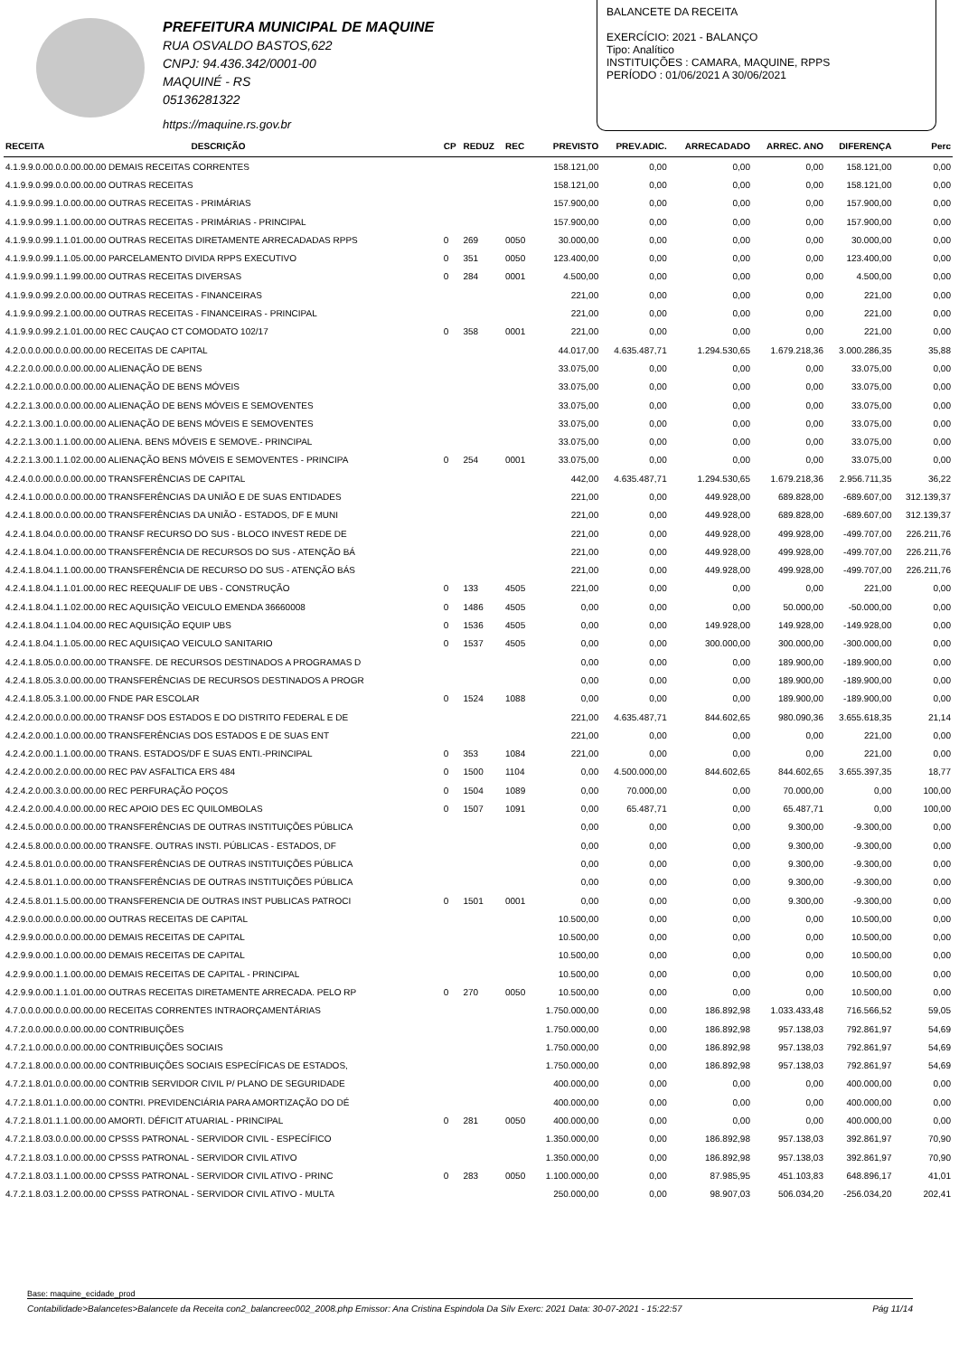PREFEITURA MUNICIPAL DE MAQUINE
RUA OSVALDO BASTOS,622
CNPJ: 94.436.342/0001-00
MAQUINÉ - RS
05136281322
https://maquine.rs.gov.br
BALANCETE DA RECEITA
EXERCÍCIO: 2021 - BALANÇO
Tipo: Analítico
INSTITUIÇÕES : CAMARA, MAQUINE, RPPS
PERÍODO : 01/06/2021 A 30/06/2021
| RECEITA | DESCRIÇÃO | CP | REDUZ | REC | PREVISTO | PREV.ADIC. | ARRECADADO | ARREC. ANO | DIFERENÇA | Perc |
| --- | --- | --- | --- | --- | --- | --- | --- | --- | --- | --- |
| 4.1.9.9.0.00.0.0.00.00.00 DEMAIS RECEITAS CORRENTES | | | | | 158.121,00 | 0,00 | 0,00 | 0,00 | 158.121,00 | 0,00 |
| 4.1.9.9.0.99.0.0.00.00.00 OUTRAS RECEITAS | | | | | 158.121,00 | 0,00 | 0,00 | 0,00 | 158.121,00 | 0,00 |
| 4.1.9.9.0.99.1.0.00.00.00 OUTRAS RECEITAS - PRIMÁRIAS | | | | | 157.900,00 | 0,00 | 0,00 | 0,00 | 157.900,00 | 0,00 |
| 4.1.9.9.0.99.1.1.00.00.00 OUTRAS RECEITAS - PRIMÁRIAS - PRINCIPAL | | | | | 157.900,00 | 0,00 | 0,00 | 0,00 | 157.900,00 | 0,00 |
| 4.1.9.9.0.99.1.1.01.00.00 OUTRAS RECEITAS DIRETAMENTE ARRECADADAS RPPS | | 0 | 269 | 0050 | 30.000,00 | 0,00 | 0,00 | 0,00 | 30.000,00 | 0,00 |
| 4.1.9.9.0.99.1.1.05.00.00 PARCELAMENTO DIVIDA RPPS EXECUTIVO | | 0 | 351 | 0050 | 123.400,00 | 0,00 | 0,00 | 0,00 | 123.400,00 | 0,00 |
| 4.1.9.9.0.99.1.1.99.00.00 OUTRAS RECEITAS DIVERSAS | | 0 | 284 | 0001 | 4.500,00 | 0,00 | 0,00 | 0,00 | 4.500,00 | 0,00 |
| 4.1.9.9.0.99.2.0.00.00.00 OUTRAS RECEITAS - FINANCEIRAS | | | | | 221,00 | 0,00 | 0,00 | 0,00 | 221,00 | 0,00 |
| 4.1.9.9.0.99.2.1.00.00.00 OUTRAS RECEITAS - FINANCEIRAS - PRINCIPAL | | | | | 221,00 | 0,00 | 0,00 | 0,00 | 221,00 | 0,00 |
| 4.1.9.9.0.99.2.1.01.00.00 REC CAUÇAO CT COMODATO 102/17 | | 0 | 358 | 0001 | 221,00 | 0,00 | 0,00 | 0,00 | 221,00 | 0,00 |
| 4.2.0.0.0.00.0.0.00.00.00 RECEITAS DE CAPITAL | | | | | 44.017,00 | 4.635.487,71 | 1.294.530,65 | 1.679.218,36 | 3.000.286,35 | 35,88 |
| 4.2.2.0.0.00.0.0.00.00.00 ALIENAÇÃO DE BENS | | | | | 33.075,00 | 0,00 | 0,00 | 0,00 | 33.075,00 | 0,00 |
| 4.2.2.1.0.00.0.0.00.00.00 ALIENAÇÃO DE BENS MÓVEIS | | | | | 33.075,00 | 0,00 | 0,00 | 0,00 | 33.075,00 | 0,00 |
| 4.2.2.1.3.00.0.0.00.00.00 ALIENAÇÃO DE BENS MÓVEIS E SEMOVENTES | | | | | 33.075,00 | 0,00 | 0,00 | 0,00 | 33.075,00 | 0,00 |
| 4.2.2.1.3.00.1.0.00.00.00 ALIENAÇÃO DE BENS MÓVEIS E SEMOVENTES | | | | | 33.075,00 | 0,00 | 0,00 | 0,00 | 33.075,00 | 0,00 |
| 4.2.2.1.3.00.1.1.00.00.00 ALIENA. BENS MÓVEIS E SEMOVE.- PRINCIPAL | | | | | 33.075,00 | 0,00 | 0,00 | 0,00 | 33.075,00 | 0,00 |
| 4.2.2.1.3.00.1.1.02.00.00 ALIENAÇÃO BENS MÓVEIS E SEMOVENTES - PRINCIPA | | 0 | 254 | 0001 | 33.075,00 | 0,00 | 0,00 | 0,00 | 33.075,00 | 0,00 |
| 4.2.4.0.0.00.0.0.00.00.00 TRANSFERÊNCIAS DE CAPITAL | | | | | 442,00 | 4.635.487,71 | 1.294.530,65 | 1.679.218,36 | 2.956.711,35 | 36,22 |
| 4.2.4.1.0.00.0.0.00.00.00 TRANSFERÊNCIAS DA UNIÃO E DE SUAS ENTIDADES | | | | | 221,00 | 0,00 | 449.928,00 | 689.828,00 | -689.607,00 | 312.139,37 |
| 4.2.4.1.8.00.0.0.00.00.00 TRANSFERÊNCIAS DA UNIÃO - ESTADOS, DF E MUNI | | | | | 221,00 | 0,00 | 449.928,00 | 689.828,00 | -689.607,00 | 312.139,37 |
| 4.2.4.1.8.04.0.0.00.00.00 TRANSF RECURSO DO SUS - BLOCO INVEST REDE DE | | | | | 221,00 | 0,00 | 449.928,00 | 499.928,00 | -499.707,00 | 226.211,76 |
| 4.2.4.1.8.04.1.0.00.00.00 TRANSFERÊNCIA DE RECURSOS DO SUS - ATENÇÃO BÁ | | | | | 221,00 | 0,00 | 449.928,00 | 499.928,00 | -499.707,00 | 226.211,76 |
| 4.2.4.1.8.04.1.1.00.00.00 TRANSFERÊNCIA DE RECURSO DO SUS - ATENÇÃO BÁS | | | | | 221,00 | 0,00 | 449.928,00 | 499.928,00 | -499.707,00 | 226.211,76 |
| 4.2.4.1.8.04.1.1.01.00.00 REC REEQUALIF DE UBS - CONSTRUÇÃO | | 0 | 133 | 4505 | 221,00 | 0,00 | 0,00 | 0,00 | 221,00 | 0,00 |
| 4.2.4.1.8.04.1.1.02.00.00 REC AQUISIÇÃO VEICULO EMENDA 36660008 | | 0 | 1486 | 4505 | 0,00 | 0,00 | 0,00 | 50.000,00 | -50.000,00 | 0,00 |
| 4.2.4.1.8.04.1.1.04.00.00 REC AQUISIÇÃO EQUIP UBS | | 0 | 1536 | 4505 | 0,00 | 0,00 | 149.928,00 | 149.928,00 | -149.928,00 | 0,00 |
| 4.2.4.1.8.04.1.1.05.00.00 REC AQUISIÇAO VEICULO SANITARIO | | 0 | 1537 | 4505 | 0,00 | 0,00 | 300.000,00 | 300.000,00 | -300.000,00 | 0,00 |
| 4.2.4.1.8.05.0.0.00.00.00 TRANSFE. DE RECURSOS DESTINADOS A PROGRAMAS D | | | | | 0,00 | 0,00 | 0,00 | 189.900,00 | -189.900,00 | 0,00 |
| 4.2.4.1.8.05.3.0.00.00.00 TRANSFERÊNCIAS DE RECURSOS DESTINADOS A PROGR | | | | | 0,00 | 0,00 | 0,00 | 189.900,00 | -189.900,00 | 0,00 |
| 4.2.4.1.8.05.3.1.00.00.00 FNDE PAR ESCOLAR | | 0 | 1524 | 1088 | 0,00 | 0,00 | 0,00 | 189.900,00 | -189.900,00 | 0,00 |
| 4.2.4.2.0.00.0.0.00.00.00 TRANSF DOS ESTADOS E DO DISTRITO FEDERAL E DE | | | | | 221,00 | 4.635.487,71 | 844.602,65 | 980.090,36 | 3.655.618,35 | 21,14 |
| 4.2.4.2.0.00.1.0.00.00.00 TRANSFERÊNCIAS DOS ESTADOS E DE SUAS ENT | | | | | 221,00 | 0,00 | 0,00 | 0,00 | 221,00 | 0,00 |
| 4.2.4.2.0.00.1.1.00.00.00 TRANS. ESTADOS/DF E SUAS ENTI.-PRINCIPAL | | 0 | 353 | 1084 | 221,00 | 0,00 | 0,00 | 0,00 | 221,00 | 0,00 |
| 4.2.4.2.0.00.2.0.00.00.00 REC PAV ASFALTICA ERS 484 | | 0 | 1500 | 1104 | 0,00 | 4.500.000,00 | 844.602,65 | 844.602,65 | 3.655.397,35 | 18,77 |
| 4.2.4.2.0.00.3.0.00.00.00 REC PERFURAÇÃO POÇOS | | 0 | 1504 | 1089 | 0,00 | 70.000,00 | 0,00 | 70.000,00 | 0,00 | 100,00 |
| 4.2.4.2.0.00.4.0.00.00.00 REC APOIO DES EC QUILOMBOLAS | | 0 | 1507 | 1091 | 0,00 | 65.487,71 | 0,00 | 65.487,71 | 0,00 | 100,00 |
| 4.2.4.5.0.00.0.0.00.00.00 TRANSFERÊNCIAS DE OUTRAS INSTITUIÇÕES PÚBLICA | | | | | 0,00 | 0,00 | 0,00 | 9.300,00 | -9.300,00 | 0,00 |
| 4.2.4.5.8.00.0.0.00.00.00 TRANSFE. OUTRAS INSTI. PÚBLICAS - ESTADOS, DF | | | | | 0,00 | 0,00 | 0,00 | 9.300,00 | -9.300,00 | 0,00 |
| 4.2.4.5.8.01.0.0.00.00.00 TRANSFERÊNCIAS DE OUTRAS INSTITUIÇÕES PÚBLICA | | | | | 0,00 | 0,00 | 0,00 | 9.300,00 | -9.300,00 | 0,00 |
| 4.2.4.5.8.01.1.0.00.00.00 TRANSFERÊNCIAS DE OUTRAS INSTITUIÇÕES PÚBLICA | | | | | 0,00 | 0,00 | 0,00 | 9.300,00 | -9.300,00 | 0,00 |
| 4.2.4.5.8.01.1.5.00.00.00 TRANSFERENCIA DE OUTRAS INST PUBLICAS PATROCI | | 0 | 1501 | 0001 | 0,00 | 0,00 | 0,00 | 9.300,00 | -9.300,00 | 0,00 |
| 4.2.9.0.0.00.0.0.00.00.00 OUTRAS RECEITAS DE CAPITAL | | | | | 10.500,00 | 0,00 | 0,00 | 0,00 | 10.500,00 | 0,00 |
| 4.2.9.9.0.00.0.0.00.00.00 DEMAIS RECEITAS DE CAPITAL | | | | | 10.500,00 | 0,00 | 0,00 | 0,00 | 10.500,00 | 0,00 |
| 4.2.9.9.0.00.1.0.00.00.00 DEMAIS RECEITAS DE CAPITAL | | | | | 10.500,00 | 0,00 | 0,00 | 0,00 | 10.500,00 | 0,00 |
| 4.2.9.9.0.00.1.1.00.00.00 DEMAIS RECEITAS DE CAPITAL - PRINCIPAL | | | | | 10.500,00 | 0,00 | 0,00 | 0,00 | 10.500,00 | 0,00 |
| 4.2.9.9.0.00.1.1.01.00.00 OUTRAS RECEITAS DIRETAMENTE ARRECADA. PELO RP | | 0 | 270 | 0050 | 10.500,00 | 0,00 | 0,00 | 0,00 | 10.500,00 | 0,00 |
| 4.7.0.0.0.00.0.0.00.00.00 RECEITAS CORRENTES INTRAORÇAMENTÁRIAS | | | | | 1.750.000,00 | 0,00 | 186.892,98 | 1.033.433,48 | 716.566,52 | 59,05 |
| 4.7.2.0.0.00.0.0.00.00.00 CONTRIBUIÇÕES | | | | | 1.750.000,00 | 0,00 | 186.892,98 | 957.138,03 | 792.861,97 | 54,69 |
| 4.7.2.1.0.00.0.0.00.00.00 CONTRIBUIÇÕES SOCIAIS | | | | | 1.750.000,00 | 0,00 | 186.892,98 | 957.138,03 | 792.861,97 | 54,69 |
| 4.7.2.1.8.00.0.0.00.00.00 CONTRIBUIÇÕES SOCIAIS ESPECÍFICAS DE ESTADOS, | | | | | 1.750.000,00 | 0,00 | 186.892,98 | 957.138,03 | 792.861,97 | 54,69 |
| 4.7.2.1.8.01.0.0.00.00.00 CONTRIB SERVIDOR CIVIL P/ PLANO DE SEGURIDADE | | | | | 400.000,00 | 0,00 | 0,00 | 0,00 | 400.000,00 | 0,00 |
| 4.7.2.1.8.01.1.0.00.00.00 CONTRI. PREVIDENCIÁRIA PARA AMORTIZAÇÃO DO DÉ | | | | | 400.000,00 | 0,00 | 0,00 | 0,00 | 400.000,00 | 0,00 |
| 4.7.2.1.8.01.1.1.00.00.00 AMORTI. DÉFICIT ATUARIAL - PRINCIPAL | | 0 | 281 | 0050 | 400.000,00 | 0,00 | 0,00 | 0,00 | 400.000,00 | 0,00 |
| 4.7.2.1.8.03.0.0.00.00.00 CPSSS PATRONAL - SERVIDOR CIVIL - ESPECÍFICO | | | | | 1.350.000,00 | 0,00 | 186.892,98 | 957.138,03 | 392.861,97 | 70,90 |
| 4.7.2.1.8.03.1.0.00.00.00 CPSSS PATRONAL - SERVIDOR CIVIL ATIVO | | | | | 1.350.000,00 | 0,00 | 186.892,98 | 957.138,03 | 392.861,97 | 70,90 |
| 4.7.2.1.8.03.1.1.00.00.00 CPSSS PATRONAL - SERVIDOR CIVIL ATIVO - PRINC | | 0 | 283 | 0050 | 1.100.000,00 | 0,00 | 87.985,95 | 451.103,83 | 648.896,17 | 41,01 |
| 4.7.2.1.8.03.1.2.00.00.00 CPSSS PATRONAL - SERVIDOR CIVIL ATIVO - MULTA | | | | | 250.000,00 | 0,00 | 98.907,03 | 506.034,20 | -256.034,20 | 202,41 |
Base: maquine_ecidade_prod
Contabilidade>Balancetes>Balancete da Receita con2_balancreec002_2008.php Emissor: Ana Cristina Espindola Da Silv Exerc: 2021 Data: 30-07-2021 - 15:22:57 Pág 11/14